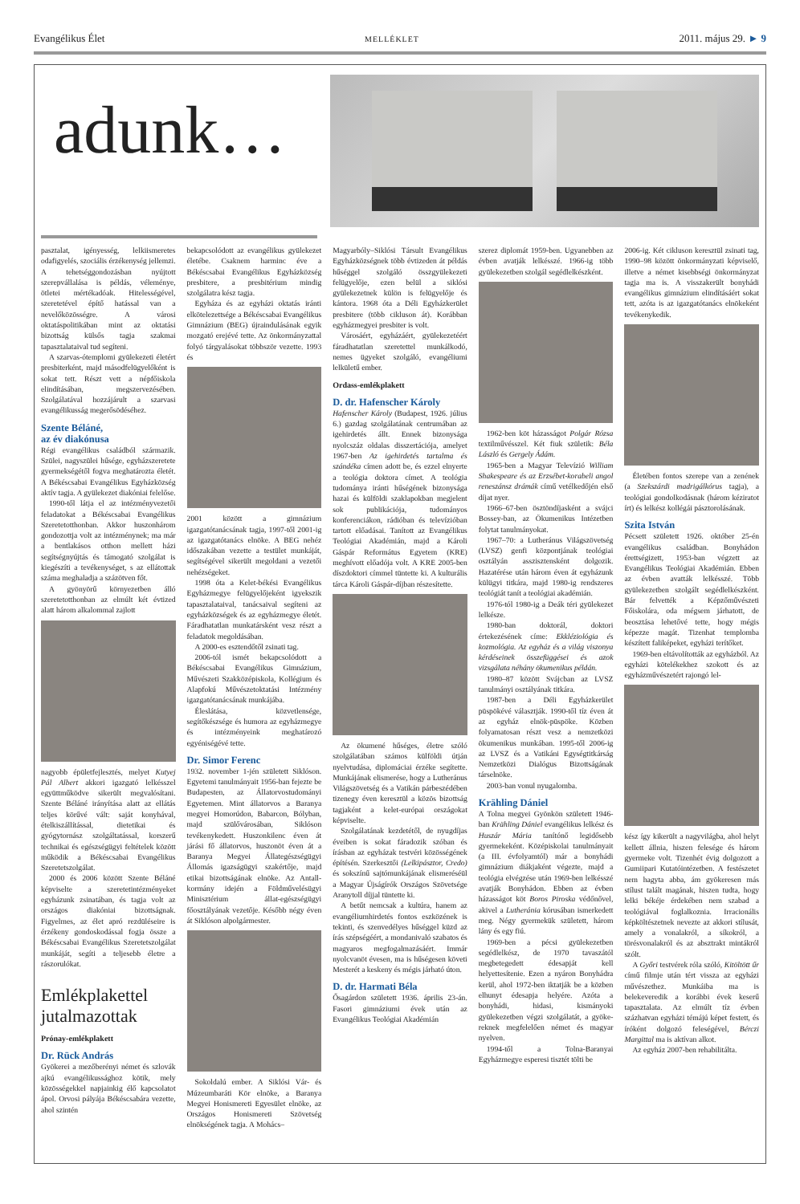Evangélikus Élet MELLÉKLET 2011. május 29. ► 9
adunk…
pasztalat, igényesség, lelkiismeretes odafigyelés, szociális érzékenység jellemzi. A tehetséggondozásban nyújtott szerepvállalása is példás, véleménye, ötletei mértékadóak. Hitelességével, szeretetével építő hatással van a nevelőközösségre. A városi oktatáspolitikában mint az oktatási bizottság külsős tagja szakmai tapasztalataival tud segíteni.
A szarvas-ótemplomi gyülekezeti életért presbiterként, majd másodfelügyelőként is sokat tett. Részt vett a népfőiskola elindításában, megszervezésében. Szolgálatával hozzájárult a szarvasi evangélikusság megerősödéséhez.
Szente Béláné,
az év diakónusa
Régi evangélikus családból származik. Szülei, nagyszülei hűsége, egyházszeretete gyermekségétől fogva meghatározta életét. A Békéscsabai Evangélikus Egyházközség aktív tagja. A gyülekezet diakóniai felelőse.
1990-től látja el az intézményvezetői feladatokat a Békéscsabai Evangélikus Szeretetotthonban. Akkor huszonhárom gondozottja volt az intézménynek; ma már a bentlakásos otthon mellett házi segítségnyújtás és támogató szolgálat is kiegészíti a tevékenységet, s az ellátottak száma meghaladja a százötven főt.
A gyönyörű környezetben álló szeretetotthonban az elmúlt két évtized alatt három alkalommal zajlott
nagyobb épületfejlesztés, melyet Kutyej Pál Albert akkori igazgató lelkésszel együttműködve sikerült megvalósítani. Szente Béláné irányítása alatt az ellátás teljes körűvé vált: saját konyhával, ételkiszállítással, dietetikai és gyógytornász szolgáltatással, korszerű technikai és egészségügyi feltételek között működik a Békéscsabai Evangélikus Szeretetszolgálat.
2000 és 2006 között Szente Béláné képviselte a szeretetintézményeket egyházunk zsinatában, és tagja volt az országos diakóniai bizottságnak. Figyelmes, az élet apró rezdüléseire is érzékeny gondoskodással fogja össze a Békéscsabai Evangélikus Szeretetszolgálat munkáját, segíti a teljesebb életre a rászorulókat.
Emlékplakettel jutalmazottak
Prónay-emlékplakett
Dr. Rück András
Gyökerei a mezőberényi német és szlovák ajkú evangélikussághoz kötik, mely közösségekkel napjainkig élő kapcsolatot ápol. Orvosi pályája Békéscsabára vezette, ahol szintén
bekapcsolódott az evangélikus gyülekezet életébe. Csaknem harminc éve a Békéscsabai Evangélikus Egyházközség presbitere, a presbitérium mindig szolgálatra kész tagja.
Egyháza és az egyházi oktatás iránti elkötelezettsége a Békéscsabai Evangélikus Gimnázium (BEG) újraindulásának egyik mozgató erejévé tette. Az önkormányzattal folyó tárgyalásokat többször vezette. 1993 és
2001 között a gimnázium igazgatótanácsának tagja, 1997-től 2001-ig az igazgatótanács elnöke. A BEG nehéz időszakában vezette a testület munkáját, segítségével sikerült megoldani a vezetői nehézségeket.
1998 óta a Kelet-békési Evangélikus Egyházmegye felügyelőjeként igyekszik tapasztalataival, tanácsaival segíteni az egyházközségek és az egyházmegye életét. Fáradhatatlan munkatársként vesz részt a feladatok megoldásában.
A 2000-es esztendőtől zsinati tag.
2006-tól ismét bekapcsolódott a Békéscsabai Evangélikus Gimnázium, Művészeti Szakközépiskola, Kollégium és Alapfokú Művészetoktatási Intézmény igazgatótanácsának munkájába.
Éleslátása, közvetlensége, segítőkészsége és humora az egyházmegye és intézményeink meghatározó egyéniségévé tette.
Dr. Simor Ferenc
1932. november 1-jén született Siklóson. Egyetemi tanulmányait 1956-ban fejezte be Budapesten, az Állatorvostudományi Egyetemen. Mint állatorvos a Baranya megyei Homorúdon, Babarcon, Bólyban, majd szülővárosában, Siklóson tevékenykedett. Huszonkilenc éven át járási fő állatorvos, huszonöt éven át a Baranya Megyei Állategészségügyi Állomás igazságügyi szakértője, majd etikai bizottságának elnöke. Az Antall-kormány idején a Földművelésügyi Minisztérium állat-egészségügyi főosztályának vezetője. Később négy éven át Siklóson alpolgármester.
Sokoldalú ember. A Siklósi Vár- és Múzeumbaráti Kör elnöke, a Baranya Megyei Honismereti Egyesület elnöke, az Országos Honismereti Szövetség elnökségének tagja. A Mohács–
Magyarbóly–Siklósi Társult Evangélikus Egyházközségnek több évtizeden át példás hűséggel szolgáló összgyülekezeti felügyelője, ezen belül a siklósi gyülekezetnek külön is felügyelője és kántora. 1968 óta a Déli Egyházkerület presbitere (több cikluson át). Korábban egyházmegyei presbiter is volt.
Városáért, egyházáért, gyülekezetéért fáradhatatlan szeretettel munkálkodó, nemes ügyeket szolgáló, evangéliumi lelkületű ember.
Ordass-emlékplakett
D. dr. Hafenscher Károly
Hafenscher Károly (Budapest, 1926. július 6.) gazdag szolgálatának centrumában az igehirdetés állt. Ennek bizonysága nyolcszáz oldalas disszertációja, amelyet 1967-ben Az igehirdetés tartalma és szándéka címen adott be, és ezzel elnyerte a teológia doktora címet. A teológia tudománya iránti hűségének bizonysága hazai és külföldi szaklapokban megjelent sok publikációja, tudományos konferenciákon, rádióban és televízióban tartott előadásai. Tanított az Evangélikus Teológiai Akadémián, majd a Károli Gáspár Református Egyetem (KRE) meghívott előadója volt. A KRE 2005-ben díszdoktori címmel tüntette ki. A kulturális tárca Károli Gáspár-díjban részesítette.
Az ökumené hűséges, életre szóló szolgálatában számos külföldi útján nyelvtudása, diplomáciai érzéke segítette. Munkájának elismerése, hogy a Lutheránus Világszövetség és a Vatikán párbeszédében tizenegy éven keresztül a közös bizottság tagjaként a kelet-európai országokat képviselte.
Szolgálatának kezdetétől, de nyugdíjas éveiben is sokat fáradozik szóban és írásban az egyházak testvéri közösségének építésén. Szerkesztői (Lelkipásztor, Credo) és sokszínű sajtómunkájának elismeréséül a Magyar Újságírók Országos Szövetsége Aranytoll díjjal tüntette ki.
A betűt nemcsak a kultúra, hanem az evangéliumhirdetés fontos eszközének is tekinti, és szenvedélyes hűséggel küzd az írás szépségéért, a mondanivaló szabatos és magyaros megfogalmazásáért. Immár nyolcvanöt évesen, ma is hűségesen követi Mesterét a keskeny és mégis járható úton.
D. dr. Harmati Béla
Ősagárdon született 1936. április 23-án. Fasori gimnáziumi évek után az Evangélikus Teológiai Akadémián
szerez diplomát 1959-ben. Ugyanebben az évben avatják lelkésszé. 1966-ig több gyülekezetben szolgál segédlelkészként.
1962-ben köt házasságot Polgár Rózsa textilművésszel. Két fiuk születik: Béla László és Gergely Ádám.
1965-ben a Magyar Televízió William Shakespeare és az Erzsébet-korabeli angol reneszánsz drámák című vetélkedőjén első díjat nyer.
1966–67-ben ösztöndíjasként a svájci Bossey-ban, az Ökumenikus Intézetben folytat tanulmányokat.
1967–70: a Lutheránus Világszövetség (LVSZ) genfi központjának teológiai osztályán asszisztensként dolgozik. Hazatérése után három éven át egyházunk külügyi titkára, majd 1980-ig rendszeres teológiát tanít a teológiai akadémián.
1976-tól 1980-ig a Deák téri gyülekezet lelkésze.
1980-ban doktorál, doktori értekezésének címe: Ekkléziológia és kozmológia. Az egyház és a világ viszonya kérdéseinek összefüggései és azok vizsgálata néhány ökumenikus példán.
1980–87 között Svájcban az LVSZ tanulmányi osztályának titkára.
1987-ben a Déli Egyházkerület püspökévé választják. 1990-től tíz éven át az egyház elnök-püspöke. Közben folyamatosan részt vesz a nemzetközi ökumenikus munkában. 1995-től 2006-ig az LVSZ és a Vatikáni Egységtitkárság Nemzetközi Dialógus Bizottságának társelnöke.
2003-ban vonul nyugalomba.
Krähling Dániel
A Tolna megyei Gyönkön született 1946-ban Krähling Dániel evangélikus lelkész és Huszár Mária tanítónő legidősebb gyermekeként. Középiskolai tanulmányait (a III. évfolyamtól) már a bonyhádi gimnázium diákjaként végezte, majd a teológia elvégzése után 1969-ben lelkésszé avatják Bonyhádon. Ebben az évben házasságot köt Boros Piroska védőnővel, akivel a Lutheránia kórusában ismerkedett meg. Négy gyermekük született, három lány és egy fiú.
1969-ben a pécsi gyülekezetben segédlelkész, de 1970 tavaszától megbetegedett édesapját kell helyettesítenie. Ezen a nyáron Bonyhádra kerül, ahol 1972-ben iktatják be a közben elhunyt édesapja helyére. Azóta a bonyhádi, hidasi, kismányoki gyülekezetben végzi szolgálatát, a gyöke­reknek megfelelően német és magyar nyelven.
1994-től a Tolna-Baranyai Egyházmegye esperesi tisztét tölti be
2006-ig. Két cikluson keresztül zsinati tag, 1990–98 között önkormányzati képviselő, illetve a német kisebbségi önkormányzat tagja ma is. A visszakerült bonyhádi evangélikus gimnázium elindításáért sokat tett, azóta is az igazgatótanács elnökeként tevékenykedik.
Életében fontos szerepe van a zenének (a Szekszárdi madrigálkórus tagja), a teológiai gondolkodásnak (három kéziratot írt) és lelkész kollégái pásztorolásának.
Szita István
Pécsett született 1926. október 25-én evangélikus családban. Bonyhádon érettségizett, 1953-ban végzett az Evangélikus Teológiai Akadémián. Ebben az évben avatták lelkésszé. Több gyülekezetben szolgált segédlelkészként. Bár felvették a Képzőművészeti Főiskolára, oda mégsem járhatott, de beosztása lehetővé tette, hogy mégis képezze magát. Tizenhat templomba készített faliképeket, egyházi terítőket.
1969-ben eltávolították az egyházból. Az egyházi kötelékekhez szokott és az egyházművészetért rajongó lel-
kész így kikerült a nagyvilágba, ahol helyt kellett állnia, hiszen felesége és három gyermeke volt. Tizenhét évig dolgozott a Gumiipari Kutatóintézetben. A festészetet nem hagyta abba, ám gyökeresen más stílust talált magának, hiszen tudta, hogy lelki békéje érdekében nem szabad a teológiával foglalkoznia. Irracionális képköltészetnek nevezte az akkori stílusát, amely a vonalakról, a síkokról, a törésvonalakról és az absztrakt mintákról szólt.
A Győri testvérek róla szóló, Kitöltött űr című filmje után tért vissza az egyházi művészethez. Munkáiba ma is belekeveredik a korábbi évek keserű tapasztalata. Az elmúlt tíz évben százhatvan egyházi témájú képet festett, és íróként dolgozó feleségével, Bérczi Margittal ma is aktívan alkot.
Az egyház 2007-ben rehabilitálta.